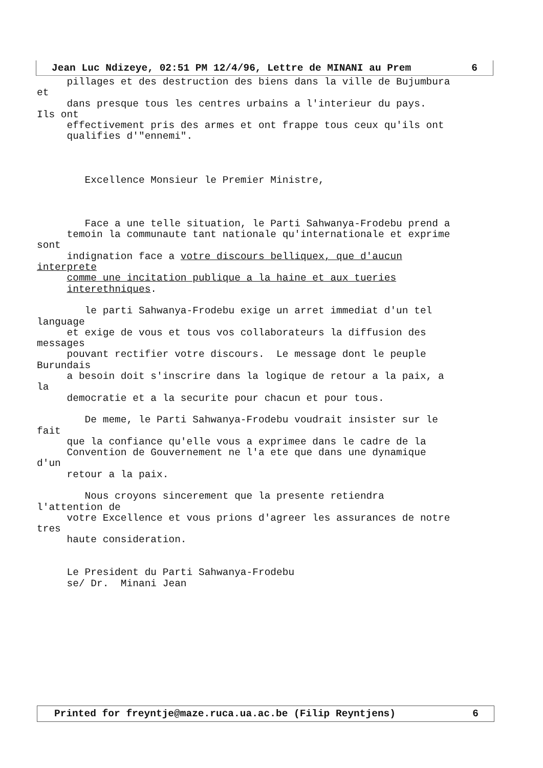Jean Luc Ndizeye, 02:51 PM 12/4/96, Lettre de MINANI au Prem 6
pillages et des destruction des biens dans la ville de Bujumbura et dans presque tous les centres urbains a l'interieur du pays. Ils ont effectivement pris des armes et ont frappe tous ceux qu'ils ont qualifies d'"ennemi". Excellence Monsieur le Premier Ministre, Face a une telle situation, le Parti Sahwanya-Frodebu prend a temoin la communaute tant nationale qu'internationale et exprime sont indignation face a votre discours belliquex, que d'aucun interprete comme une incitation publique a la haine et aux tueries interethniques. le parti Sahwanya-Frodebu exige un arret immediat d'un tel language et exige de vous et tous vos collaborateurs la diffusion des messages pouvant rectifier votre discours. Le message dont le peuple Burundais a besoin doit s'inscrire dans la logique de retour a la paix, a la democratie et a la securite pour chacun et pour tous. De meme, le Parti Sahwanya-Frodebu voudrait insister sur le fait que la confiance qu'elle vous a exprimee dans le cadre de la Convention de Gouvernement ne l'a ete que dans une dynamique d'un retour a la paix. Nous croyons sincerement que la presente retiendra l'attention de votre Excellence et vous prions d'agreer les assurances de notre tres haute consideration. Le President du Parti Sahwanya-Frodebu se/ Dr. Minani Jean
Printed for freyntje@maze.ruca.ua.ac.be (Filip Reyntjens) 6